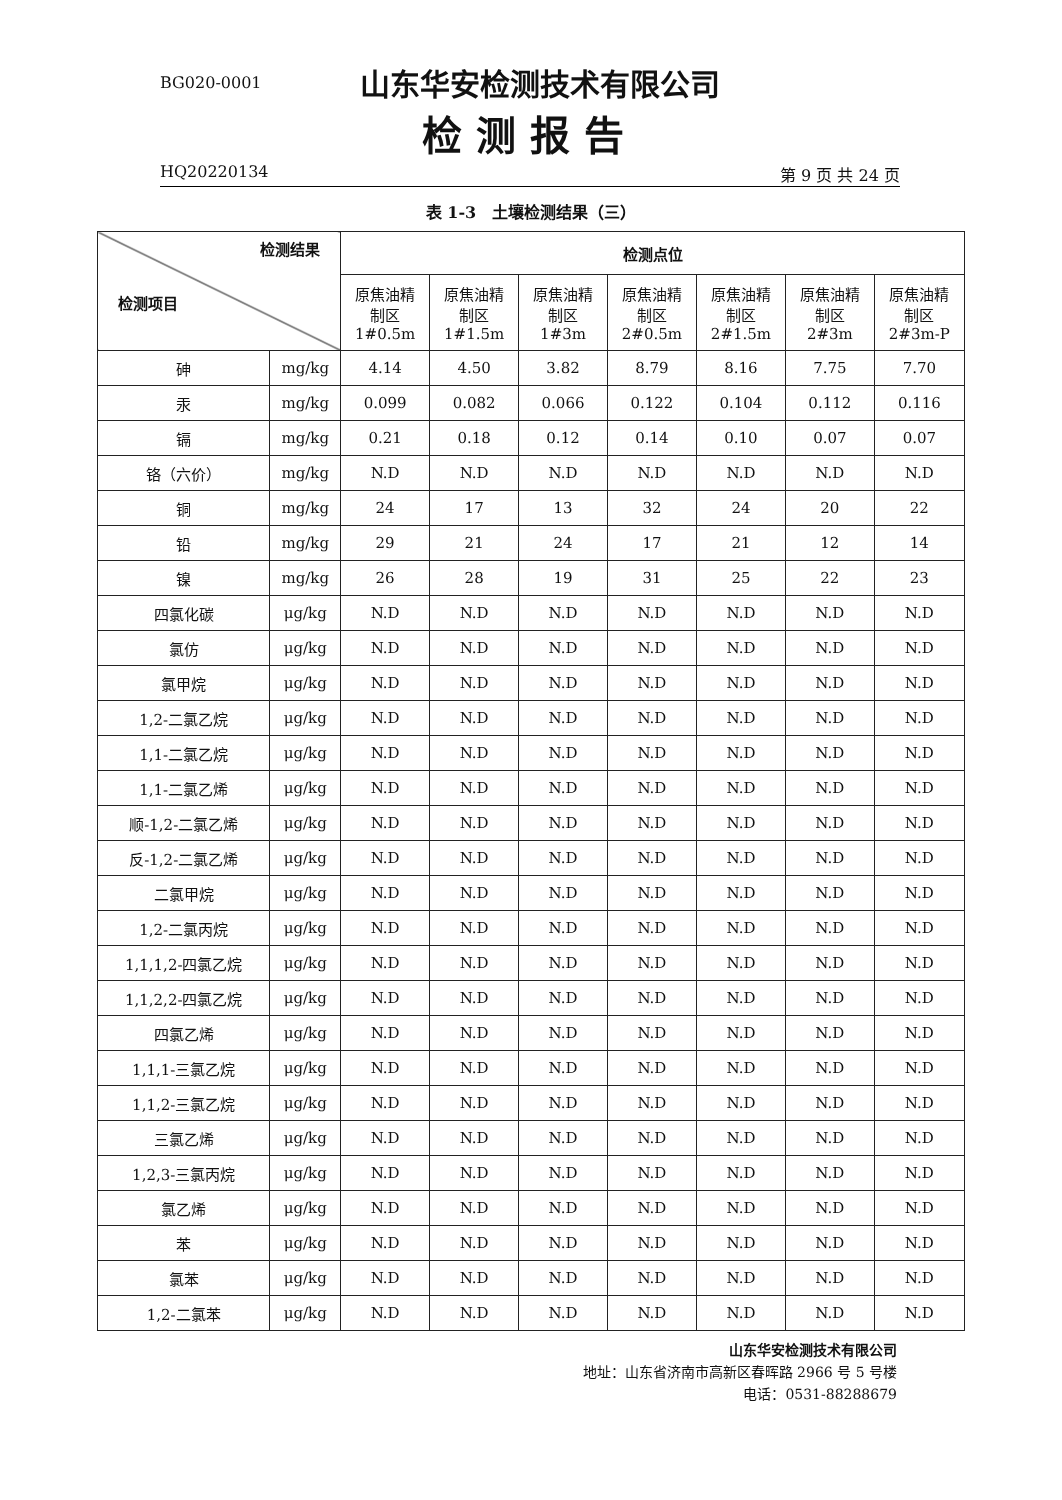BG020-0001 山东华安检测技术有限公司
检测报告
HQ20220134 第 9 页 共 24 页
表 1-3　土壤检测结果（三）
| 检测结果 检测项目 | | 检测点位 | | | | | | |
| --- | --- | --- | --- | --- | --- | --- | --- | --- |
| | | 原焦油精 制区 1#0.5m | 原焦油精 制区 1#1.5m | 原焦油精 制区 1#3m | 原焦油精 制区 2#0.5m | 原焦油精 制区 2#1.5m | 原焦油精 制区 2#3m | 原焦油精 制区 2#3m-P |
| 砷 | mg/kg | 4.14 | 4.50 | 3.82 | 8.79 | 8.16 | 7.75 | 7.70 |
| 汞 | mg/kg | 0.099 | 0.082 | 0.066 | 0.122 | 0.104 | 0.112 | 0.116 |
| 镉 | mg/kg | 0.21 | 0.18 | 0.12 | 0.14 | 0.10 | 0.07 | 0.07 |
| 铬（六价） | mg/kg | N.D | N.D | N.D | N.D | N.D | N.D | N.D |
| 铜 | mg/kg | 24 | 17 | 13 | 32 | 24 | 20 | 22 |
| 铅 | mg/kg | 29 | 21 | 24 | 17 | 21 | 12 | 14 |
| 镍 | mg/kg | 26 | 28 | 19 | 31 | 25 | 22 | 23 |
| 四氯化碳 | μg/kg | N.D | N.D | N.D | N.D | N.D | N.D | N.D |
| 氯仿 | μg/kg | N.D | N.D | N.D | N.D | N.D | N.D | N.D |
| 氯甲烷 | μg/kg | N.D | N.D | N.D | N.D | N.D | N.D | N.D |
| 1,2-二氯乙烷 | μg/kg | N.D | N.D | N.D | N.D | N.D | N.D | N.D |
| 1,1-二氯乙烷 | μg/kg | N.D | N.D | N.D | N.D | N.D | N.D | N.D |
| 1,1-二氯乙烯 | μg/kg | N.D | N.D | N.D | N.D | N.D | N.D | N.D |
| 顺-1,2-二氯乙烯 | μg/kg | N.D | N.D | N.D | N.D | N.D | N.D | N.D |
| 反-1,2-二氯乙烯 | μg/kg | N.D | N.D | N.D | N.D | N.D | N.D | N.D |
| 二氯甲烷 | μg/kg | N.D | N.D | N.D | N.D | N.D | N.D | N.D |
| 1,2-二氯丙烷 | μg/kg | N.D | N.D | N.D | N.D | N.D | N.D | N.D |
| 1,1,1,2-四氯乙烷 | μg/kg | N.D | N.D | N.D | N.D | N.D | N.D | N.D |
| 1,1,2,2-四氯乙烷 | μg/kg | N.D | N.D | N.D | N.D | N.D | N.D | N.D |
| 四氯乙烯 | μg/kg | N.D | N.D | N.D | N.D | N.D | N.D | N.D |
| 1,1,1-三氯乙烷 | μg/kg | N.D | N.D | N.D | N.D | N.D | N.D | N.D |
| 1,1,2-三氯乙烷 | μg/kg | N.D | N.D | N.D | N.D | N.D | N.D | N.D |
| 三氯乙烯 | μg/kg | N.D | N.D | N.D | N.D | N.D | N.D | N.D |
| 1,2,3-三氯丙烷 | μg/kg | N.D | N.D | N.D | N.D | N.D | N.D | N.D |
| 氯乙烯 | μg/kg | N.D | N.D | N.D | N.D | N.D | N.D | N.D |
| 苯 | μg/kg | N.D | N.D | N.D | N.D | N.D | N.D | N.D |
| 氯苯 | μg/kg | N.D | N.D | N.D | N.D | N.D | N.D | N.D |
| 1,2-二氯苯 | μg/kg | N.D | N.D | N.D | N.D | N.D | N.D | N.D |
山东华安检测技术有限公司
地址：山东省济南市高新区春晖路 2966 号 5 号楼
电话：0531-88288679